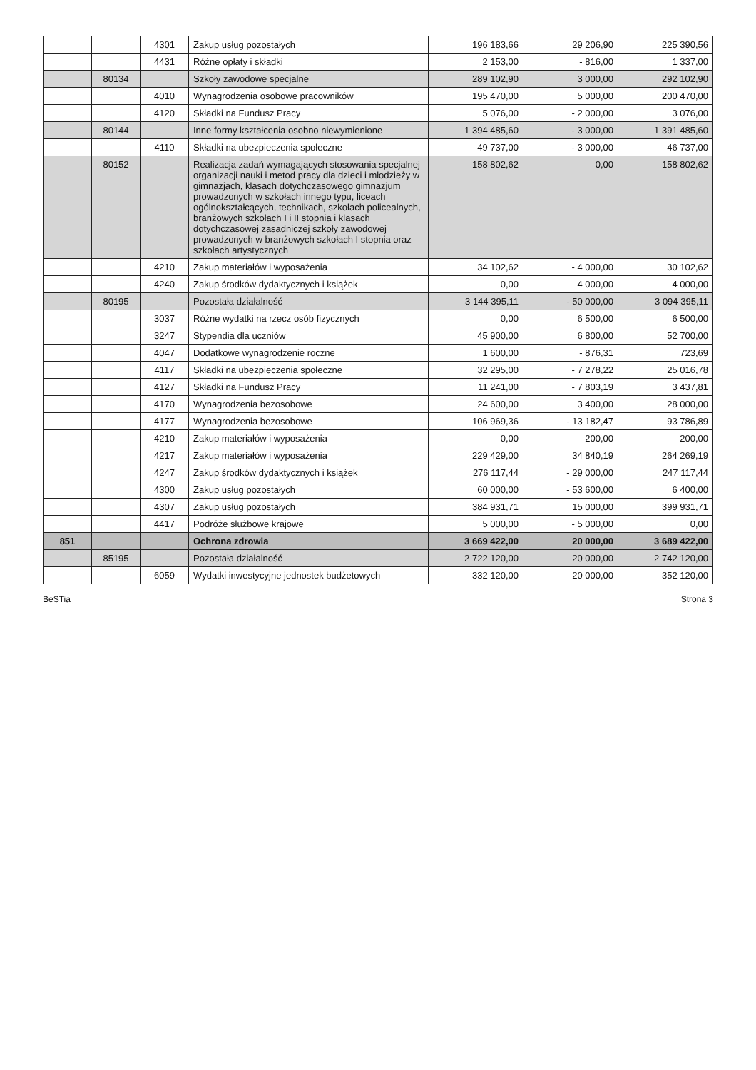| | | 4301 | Zakup usług pozostałych | 196 183,66 | 29 206,90 | 225 390,56 |
| | | 4431 | Różne opłaty i składki | 2 153,00 | - 816,00 | 1 337,00 |
| | 80134 | | Szkoły zawodowe specjalne | 289 102,90 | 3 000,00 | 292 102,90 |
| | | 4010 | Wynagrodzenia osobowe pracowników | 195 470,00 | 5 000,00 | 200 470,00 |
| | | 4120 | Składki na Fundusz Pracy | 5 076,00 | - 2 000,00 | 3 076,00 |
| | 80144 | | Inne formy kształcenia osobno niewymienione | 1 394 485,60 | - 3 000,00 | 1 391 485,60 |
| | | 4110 | Składki na ubezpieczenia społeczne | 49 737,00 | - 3 000,00 | 46 737,00 |
| | 80152 | | Realizacja zadań wymagających stosowania specjalnej organizacji nauki i metod pracy dla dzieci i młodzieży w gimnazjach, klasach dotychczasowego gimnazjum prowadzonych w szkołach innego typu, liceach ogólnokształcących, technikach, szkołach policealnych, branżowych szkołach I i II stopnia i klasach dotychczasowej zasadniczej szkoły zawodowej prowadzonych w branżowych szkołach I stopnia oraz szkołach artystycznych | 158 802,62 | 0,00 | 158 802,62 |
| | | 4210 | Zakup materiałów i wyposażenia | 34 102,62 | - 4 000,00 | 30 102,62 |
| | | 4240 | Zakup środków dydaktycznych i książek | 0,00 | 4 000,00 | 4 000,00 |
| | 80195 | | Pozostała działalność | 3 144 395,11 | - 50 000,00 | 3 094 395,11 |
| | | 3037 | Różne wydatki na rzecz osób fizycznych | 0,00 | 6 500,00 | 6 500,00 |
| | | 3247 | Stypendia dla uczniów | 45 900,00 | 6 800,00 | 52 700,00 |
| | | 4047 | Dodatkowe wynagrodzenie roczne | 1 600,00 | - 876,31 | 723,69 |
| | | 4117 | Składki na ubezpieczenia społeczne | 32 295,00 | - 7 278,22 | 25 016,78 |
| | | 4127 | Składki na Fundusz Pracy | 11 241,00 | - 7 803,19 | 3 437,81 |
| | | 4170 | Wynagrodzenia bezosobowe | 24 600,00 | 3 400,00 | 28 000,00 |
| | | 4177 | Wynagrodzenia bezosobowe | 106 969,36 | - 13 182,47 | 93 786,89 |
| | | 4210 | Zakup materiałów i wyposażenia | 0,00 | 200,00 | 200,00 |
| | | 4217 | Zakup materiałów i wyposażenia | 229 429,00 | 34 840,19 | 264 269,19 |
| | | 4247 | Zakup środków dydaktycznych i książek | 276 117,44 | - 29 000,00 | 247 117,44 |
| | | 4300 | Zakup usług pozostałych | 60 000,00 | - 53 600,00 | 6 400,00 |
| | | 4307 | Zakup usług pozostałych | 384 931,71 | 15 000,00 | 399 931,71 |
| | | 4417 | Podróże służbowe krajowe | 5 000,00 | - 5 000,00 | 0,00 |
| 851 | | | Ochrona zdrowia | 3 669 422,00 | 20 000,00 | 3 689 422,00 |
| | 85195 | | Pozostała działalność | 2 722 120,00 | 20 000,00 | 2 742 120,00 |
| | | 6059 | Wydatki inwestycyjne jednostek budżetowych | 332 120,00 | 20 000,00 | 352 120,00 |
BeSTia Strona 3